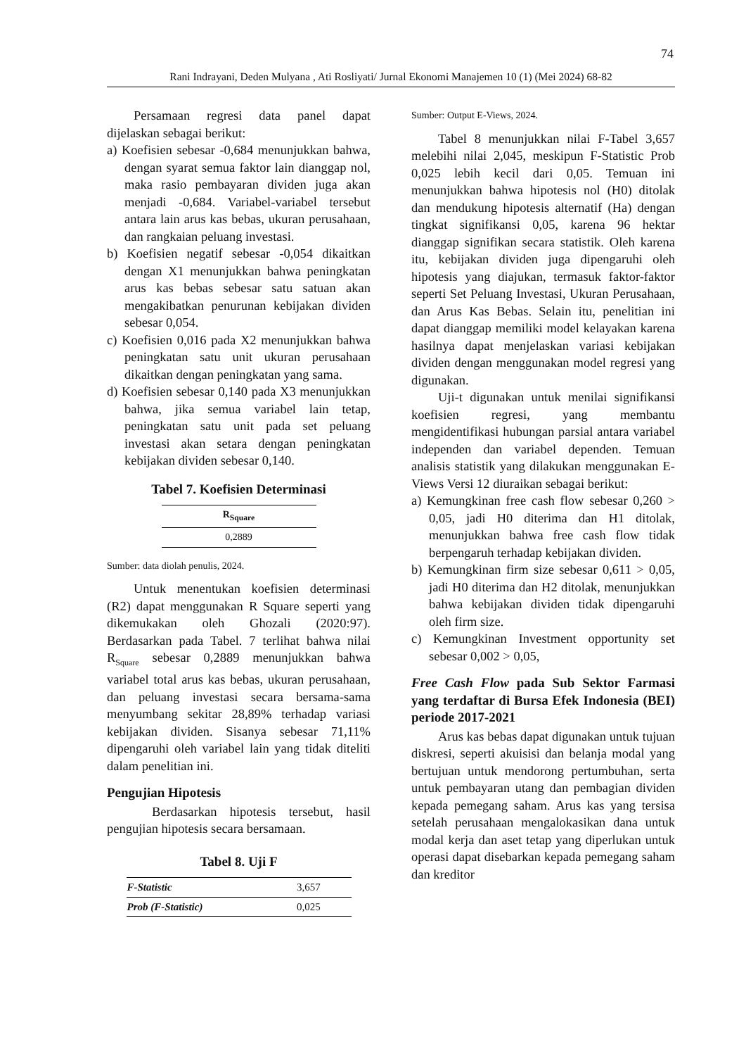74
Rani Indrayani, Deden Mulyana , Ati Rosliyati/ Jurnal Ekonomi Manajemen 10 (1) (Mei 2024) 68-82
Persamaan regresi data panel dapat dijelaskan sebagai berikut:
a) Koefisien sebesar -0,684 menunjukkan bahwa, dengan syarat semua faktor lain dianggap nol, maka rasio pembayaran dividen juga akan menjadi -0,684. Variabel-variabel tersebut antara lain arus kas bebas, ukuran perusahaan, dan rangkaian peluang investasi.
b) Koefisien negatif sebesar -0,054 dikaitkan dengan X1 menunjukkan bahwa peningkatan arus kas bebas sebesar satu satuan akan mengakibatkan penurunan kebijakan dividen sebesar 0,054.
c) Koefisien 0,016 pada X2 menunjukkan bahwa peningkatan satu unit ukuran perusahaan dikaitkan dengan peningkatan yang sama.
d) Koefisien sebesar 0,140 pada X3 menunjukkan bahwa, jika semua variabel lain tetap, peningkatan satu unit pada set peluang investasi akan setara dengan peningkatan kebijakan dividen sebesar 0,140.
Tabel 7. Koefisien Determinasi
| R<sub>Square</sub> |
| --- |
| 0,2889 |
Sumber: data diolah penulis, 2024.
Untuk menentukan koefisien determinasi (R2) dapat menggunakan R Square seperti yang dikemukakan oleh Ghozali (2020:97). Berdasarkan pada Tabel. 7 terlihat bahwa nilai R<sub>Square</sub> sebesar 0,2889 menunjukkan bahwa variabel total arus kas bebas, ukuran perusahaan, dan peluang investasi secara bersama-sama menyumbang sekitar 28,89% terhadap variasi kebijakan dividen. Sisanya sebesar 71,11% dipengaruhi oleh variabel lain yang tidak diteliti dalam penelitian ini.
Pengujian Hipotesis
Berdasarkan hipotesis tersebut, hasil pengujian hipotesis secara bersamaan.
Tabel 8. Uji F
| F-Statistic | 3,657 |
| Prob (F-Statistic) | 0,025 |
Sumber: Output E-Views, 2024.
Tabel 8 menunjukkan nilai F-Tabel 3,657 melebihi nilai 2,045, meskipun F-Statistic Prob 0,025 lebih kecil dari 0,05. Temuan ini menunjukkan bahwa hipotesis nol (H0) ditolak dan mendukung hipotesis alternatif (Ha) dengan tingkat signifikansi 0,05, karena 96 hektar dianggap signifikan secara statistik. Oleh karena itu, kebijakan dividen juga dipengaruhi oleh hipotesis yang diajukan, termasuk faktor-faktor seperti Set Peluang Investasi, Ukuran Perusahaan, dan Arus Kas Bebas. Selain itu, penelitian ini dapat dianggap memiliki model kelayakan karena hasilnya dapat menjelaskan variasi kebijakan dividen dengan menggunakan model regresi yang digunakan.
Uji-t digunakan untuk menilai signifikansi koefisien regresi, yang membantu mengidentifikasi hubungan parsial antara variabel independen dan variabel dependen. Temuan analisis statistik yang dilakukan menggunakan E-Views Versi 12 diuraikan sebagai berikut:
a) Kemungkinan free cash flow sebesar 0,260 > 0,05, jadi H0 diterima dan H1 ditolak, menunjukkan bahwa free cash flow tidak berpengaruh terhadap kebijakan dividen.
b) Kemungkinan firm size sebesar 0,611 > 0,05, jadi H0 diterima dan H2 ditolak, menunjukkan bahwa kebijakan dividen tidak dipengaruhi oleh firm size.
c) Kemungkinan Investment opportunity set sebesar 0,002 > 0,05,
Free Cash Flow pada Sub Sektor Farmasi yang terdaftar di Bursa Efek Indonesia (BEI) periode 2017-2021
Arus kas bebas dapat digunakan untuk tujuan diskresi, seperti akuisisi dan belanja modal yang bertujuan untuk mendorong pertumbuhan, serta untuk pembayaran utang dan pembagian dividen kepada pemegang saham. Arus kas yang tersisa setelah perusahaan mengalokasikan dana untuk modal kerja dan aset tetap yang diperlukan untuk operasi dapat disebarkan kepada pemegang saham dan kreditor